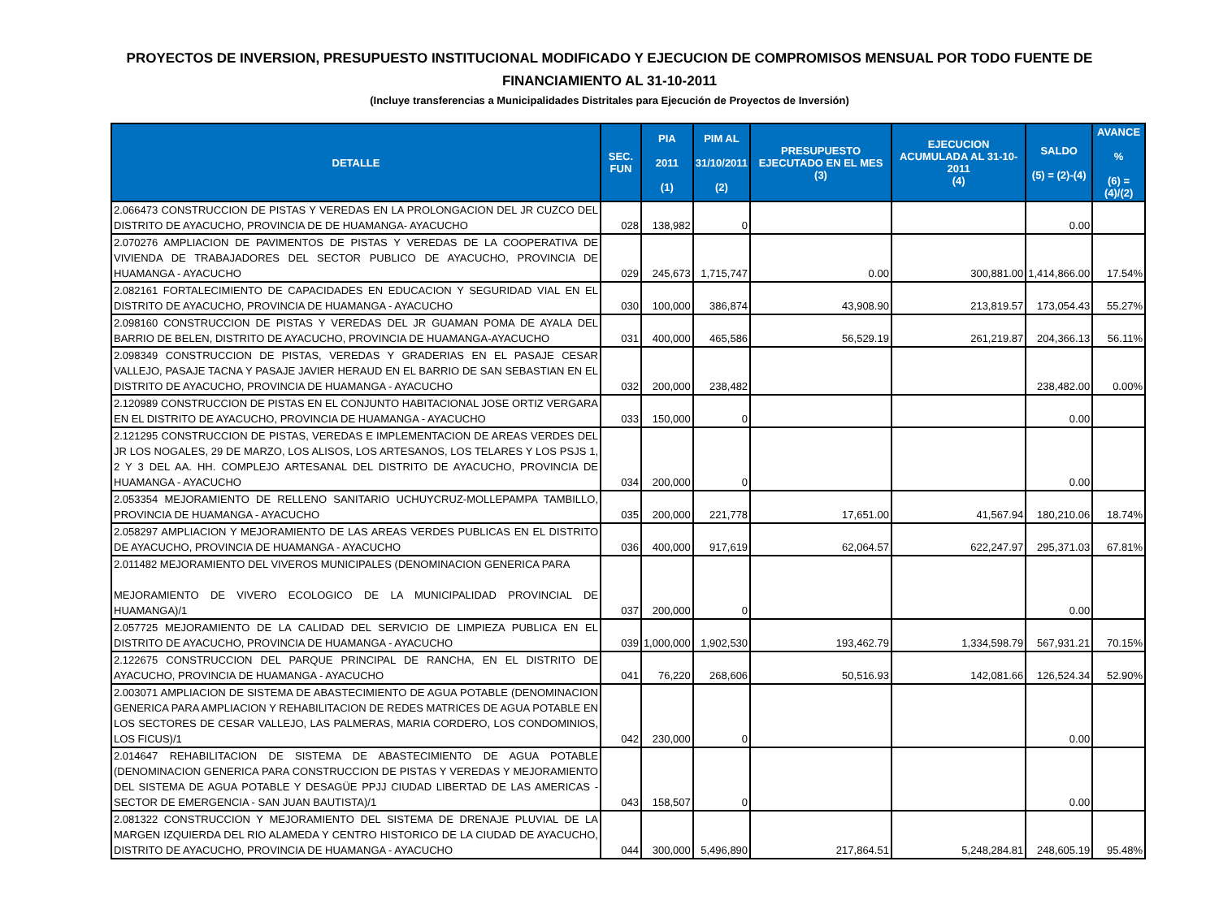PROYECTOS DE INVERSION, PRESUPUESTO INSTITUCIONAL MODIFICADO Y EJECUCION DE COMPROMISOS MENSUAL POR TODO FUENTE DE FINANCIAMIENTO AL 31-10-2011
(Incluye transferencias a Municipalidades Distritales para Ejecución de Proyectos de Inversión)
| DETALLE | SEC. FUN | PIA 2011 (1) | PIM AL 31/10/2011 (2) | PRESUPUESTO EJECUTADO EN EL MES (3) | EJECUCION ACUMULADA AL 31-10-2011 (4) | SALDO (5) = (2)-(4) | AVANCE % (6) = (4)/(2) |
| --- | --- | --- | --- | --- | --- | --- | --- |
| 2.066473 CONSTRUCCION DE PISTAS Y VEREDAS EN LA PROLONGACION DEL JR CUZCO DEL DISTRITO DE AYACUCHO, PROVINCIA DE DE HUAMANGA- AYACUCHO | 028 | 138,982 | 0 | | | 0.00 | |
| 2.070276 AMPLIACION DE PAVIMENTOS DE PISTAS Y VEREDAS DE LA COOPERATIVA DE VIVIENDA DE TRABAJADORES DEL SECTOR PUBLICO DE AYACUCHO, PROVINCIA DE HUAMANGA - AYACUCHO | 029 | 245,673 | 1,715,747 | 0.00 | 300,881.00 | 1,414,866.00 | 17.54% |
| 2.082161 FORTALECIMIENTO DE CAPACIDADES EN EDUCACION Y SEGURIDAD VIAL EN EL DISTRITO DE AYACUCHO, PROVINCIA DE HUAMANGA - AYACUCHO | 030 | 100,000 | 386,874 | 43,908.90 | 213,819.57 | 173,054.43 | 55.27% |
| 2.098160 CONSTRUCCION DE PISTAS Y VEREDAS DEL JR GUAMAN POMA DE AYALA DEL BARRIO DE BELEN, DISTRITO DE AYACUCHO, PROVINCIA DE HUAMANGA-AYACUCHO | 031 | 400,000 | 465,586 | 56,529.19 | 261,219.87 | 204,366.13 | 56.11% |
| 2.098349 CONSTRUCCION DE PISTAS, VEREDAS Y GRADERIAS EN EL PASAJE CESAR VALLEJO, PASAJE TACNA Y PASAJE JAVIER HERAUD EN EL BARRIO DE SAN SEBASTIAN EN EL DISTRITO DE AYACUCHO, PROVINCIA DE HUAMANGA - AYACUCHO | 032 | 200,000 | 238,482 | | | 238,482.00 | 0.00% |
| 2.120989 CONSTRUCCION DE PISTAS EN EL CONJUNTO HABITACIONAL JOSE ORTIZ VERGARA EN EL DISTRITO DE AYACUCHO, PROVINCIA DE HUAMANGA - AYACUCHO | 033 | 150,000 | 0 | | | 0.00 | |
| 2.121295 CONSTRUCCION DE PISTAS, VEREDAS E IMPLEMENTACION DE AREAS VERDES DEL JR LOS NOGALES, 29 DE MARZO, LOS ALISOS, LOS ARTESANOS, LOS TELARES Y LOS PSJS 1, 2 Y 3 DEL AA. HH. COMPLEJO ARTESANAL DEL DISTRITO DE AYACUCHO, PROVINCIA DE HUAMANGA - AYACUCHO | 034 | 200,000 | 0 | | | 0.00 | |
| 2.053354 MEJORAMIENTO DE RELLENO SANITARIO UCHUYCRUZ-MOLLEPAMPA TAMBILLO, PROVINCIA DE HUAMANGA - AYACUCHO | 035 | 200,000 | 221,778 | 17,651.00 | 41,567.94 | 180,210.06 | 18.74% |
| 2.058297 AMPLIACION Y MEJORAMIENTO DE LAS AREAS VERDES PUBLICAS EN EL DISTRITO DE AYACUCHO, PROVINCIA DE HUAMANGA - AYACUCHO | 036 | 400,000 | 917,619 | 62,064.57 | 622,247.97 | 295,371.03 | 67.81% |
| 2.011482 MEJORAMIENTO DEL VIVEROS MUNICIPALES (DENOMINACION GENERICA PARA MEJORAMIENTO DE VIVERO ECOLOGICO DE LA MUNICIPALIDAD PROVINCIAL DE HUAMANGA)/1 | 037 | 200,000 | 0 | | | 0.00 | |
| 2.057725 MEJORAMIENTO DE LA CALIDAD DEL SERVICIO DE LIMPIEZA PUBLICA EN EL DISTRITO DE AYACUCHO, PROVINCIA DE HUAMANGA - AYACUCHO | 039 | 1,000,000 | 1,902,530 | 193,462.79 | 1,334,598.79 | 567,931.21 | 70.15% |
| 2.122675 CONSTRUCCION DEL PARQUE PRINCIPAL DE RANCHA, EN EL DISTRITO DE AYACUCHO, PROVINCIA DE HUAMANGA - AYACUCHO | 041 | 76,220 | 268,606 | 50,516.93 | 142,081.66 | 126,524.34 | 52.90% |
| 2.003071 AMPLIACION DE SISTEMA DE ABASTECIMIENTO DE AGUA POTABLE (DENOMINACION GENERICA PARA AMPLIACION Y REHABILITACION DE REDES MATRICES DE AGUA POTABLE EN LOS SECTORES DE CESAR VALLEJO, LAS PALMERAS, MARIA CORDERO, LOS CONDOMINIOS, LOS FICUS)/1 | 042 | 230,000 | 0 | | | 0.00 | |
| 2.014647 REHABILITACION DE SISTEMA DE ABASTECIMIENTO DE AGUA POTABLE (DENOMINACION GENERICA PARA CONSTRUCCION DE PISTAS Y VEREDAS Y MEJORAMIENTO DEL SISTEMA DE AGUA POTABLE Y DESAGÜE PPJJ CIUDAD LIBERTAD DE LAS AMERICAS - SECTOR DE EMERGENCIA - SAN JUAN BAUTISTA)/1 | 043 | 158,507 | 0 | | | 0.00 | |
| 2.081322 CONSTRUCCION Y MEJORAMIENTO DEL SISTEMA DE DRENAJE PLUVIAL DE LA MARGEN IZQUIERDA DEL RIO ALAMEDA Y CENTRO HISTORICO DE LA CIUDAD DE AYACUCHO, DISTRITO DE AYACUCHO, PROVINCIA DE HUAMANGA - AYACUCHO | 044 | 300,000 | 5,496,890 | 217,864.51 | 5,248,284.81 | 248,605.19 | 95.48% |